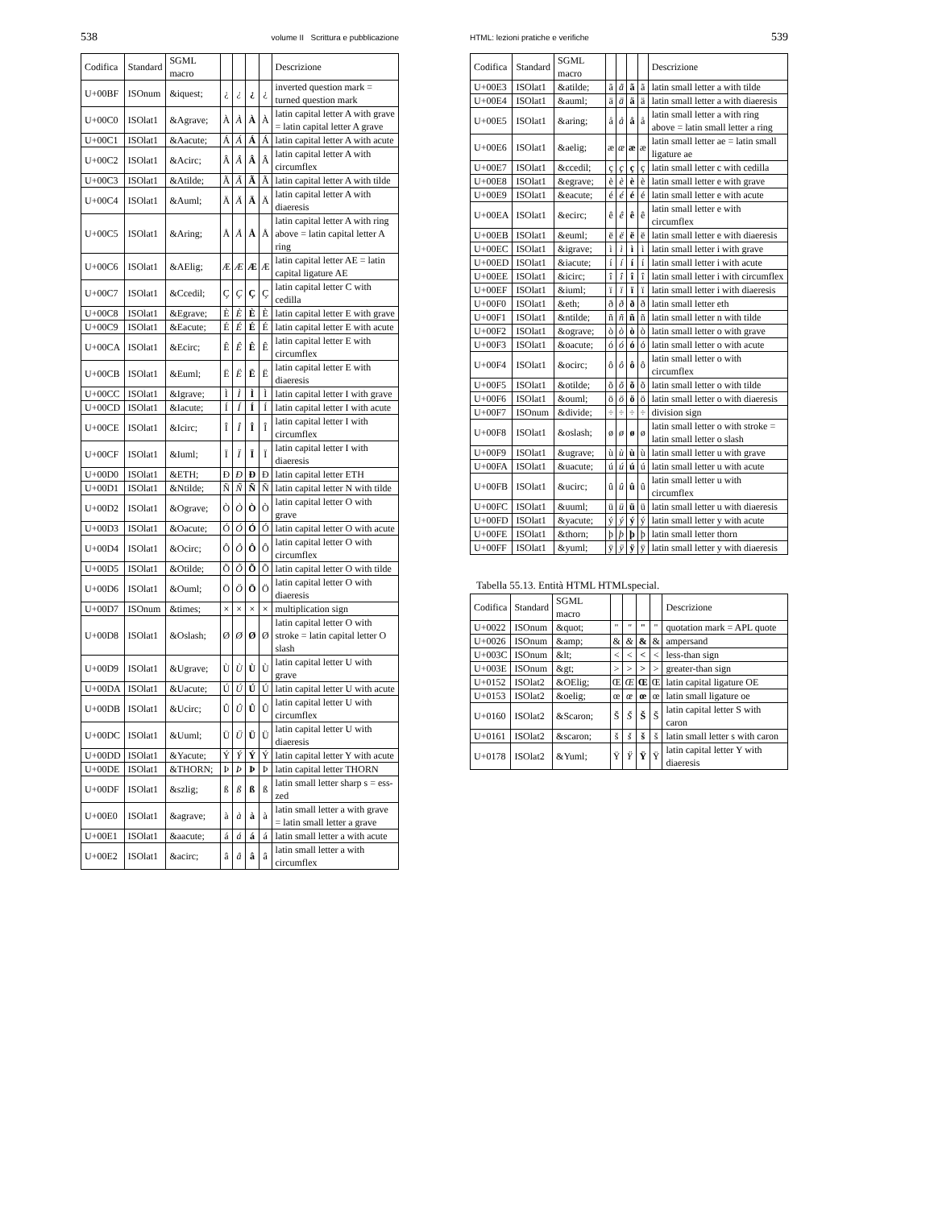538 volume II Scrittura e pubblicazione
| Codifica | Standard | SGML macro | | | | | Descrizione |
| --- | --- | --- | --- | --- | --- | --- | --- |
| U+00BF | ISOnum | &iquest; | ¿ | ¿ | ¿ | ¿ | inverted question mark = turned question mark |
| U+00C0 | ISOlat1 | &Agrave; | À | À | À | À | latin capital letter A with grave = latin capital letter A grave |
| U+00C1 | ISOlat1 | &Aacute; | Á | Á | Á | Á | latin capital letter A with acute |
| U+00C2 | ISOlat1 | &Acirc; | Â | Â | Â | Â | latin capital letter A with circumflex |
| U+00C3 | ISOlat1 | &Atilde; | Ã | Ã | Ã | Ã | latin capital letter A with tilde |
| U+00C4 | ISOlat1 | &Auml; | Ä | Ä | Ä | Ä | latin capital letter A with diaeresis |
| U+00C5 | ISOlat1 | &Aring; | Å | Å | Å | Å | latin capital letter A with ring above = latin capital letter A ring |
| U+00C6 | ISOlat1 | &AElig; | Æ | Æ | Æ | Æ | latin capital letter AE = latin capital ligature AE |
| U+00C7 | ISOlat1 | &Ccedil; | Ç | Ç | Ç | Ç | latin capital letter C with cedilla |
| U+00C8 | ISOlat1 | &Egrave; | È | È | È | È | latin capital letter E with grave |
| U+00C9 | ISOlat1 | &Eacute; | É | É | É | É | latin capital letter E with acute |
| U+00CA | ISOlat1 | &Ecirc; | Ê | Ê | Ê | Ê | latin capital letter E with circumflex |
| U+00CB | ISOlat1 | &Euml; | Ë | Ë | Ë | Ë | latin capital letter E with diaeresis |
| U+00CC | ISOlat1 | &Igrave; | Ì | Ì | Ì | Ì | latin capital letter I with grave |
| U+00CD | ISOlat1 | &Iacute; | Í | Í | Í | Í | latin capital letter I with acute |
| U+00CE | ISOlat1 | &Icirc; | Î | Î | Î | Î | latin capital letter I with circumflex |
| U+00CF | ISOlat1 | &Iuml; | Ï | Ï | Ï | Ï | latin capital letter I with diaeresis |
| U+00D0 | ISOlat1 | &ETH; | Ð | Ð | Ð | Ð | latin capital letter ETH |
| U+00D1 | ISOlat1 | &Ntilde; | Ñ | Ñ | Ñ | Ñ | latin capital letter N with tilde |
| U+00D2 | ISOlat1 | &Ograve; | Ò | Ò | Ò | Ò | latin capital letter O with grave |
| U+00D3 | ISOlat1 | &Oacute; | Ó | Ó | Ó | Ó | latin capital letter O with acute |
| U+00D4 | ISOlat1 | &Ocirc; | Ô | Ô | Ô | Ô | latin capital letter O with circumflex |
| U+00D5 | ISOlat1 | &Otilde; | Õ | Õ | Õ | Õ | latin capital letter O with tilde |
| U+00D6 | ISOlat1 | &Ouml; | Ö | Ö | Ö | Ö | latin capital letter O with diaeresis |
| U+00D7 | ISOnum | &times; | × | × | × | × | multiplication sign |
| U+00D8 | ISOlat1 | &Oslash; | Ø | Ø | Ø | Ø | latin capital letter O with stroke = latin capital letter O slash |
| U+00D9 | ISOlat1 | &Ugrave; | Ù | Ù | Ù | Ù | latin capital letter U with grave |
| U+00DA | ISOlat1 | &Uacute; | Ú | Ú | Ú | Ú | latin capital letter U with acute |
| U+00DB | ISOlat1 | &Ucirc; | Û | Û | Û | Û | latin capital letter U with circumflex |
| U+00DC | ISOlat1 | &Uuml; | Ü | Ü | Ü | Ü | latin capital letter U with diaeresis |
| U+00DD | ISOlat1 | &Yacute; | Ý | Ý | Ý | Ý | latin capital letter Y with acute |
| U+00DE | ISOlat1 | &THORN; | Þ | Þ | Þ | Þ | latin capital letter THORN |
| U+00DF | ISOlat1 | &szlig; | ß | ß | ß | ß | latin small letter sharp s = ess-zed |
| U+00E0 | ISOlat1 | &agrave; | à | à | à | à | latin small letter a with grave = latin small letter a grave |
| U+00E1 | ISOlat1 | &aacute; | á | á | á | á | latin small letter a with acute |
| U+00E2 | ISOlat1 | &acirc; | â | â | â | â | latin small letter a with circumflex |
HTML: lezioni pratiche e verifiche 539
| Codifica | Standard | SGML macro | | | | | Descrizione |
| --- | --- | --- | --- | --- | --- | --- | --- |
| U+00E3 | ISOlat1 | &atilde; | ã | ã | ã | ã | latin small letter a with tilde |
| U+00E4 | ISOlat1 | &auml; | ä | ä | ä | ä | latin small letter a with diaeresis |
| U+00E5 | ISOlat1 | &aring; | å | å | å | å | latin small letter a with ring above = latin small letter a ring |
| U+00E6 | ISOlat1 | &aelig; | æ | æ | æ | æ | latin small letter ae = latin small ligature ae |
| U+00E7 | ISOlat1 | &ccedil; | ç | ç | ç | ç | latin small letter c with cedilla |
| U+00E8 | ISOlat1 | &egrave; | è | è | è | è | latin small letter e with grave |
| U+00E9 | ISOlat1 | &eacute; | é | é | é | é | latin small letter e with acute |
| U+00EA | ISOlat1 | &ecirc; | ê | ê | ê | ê | latin small letter e with circumflex |
| U+00EB | ISOlat1 | &euml; | ë | ë | ë | ë | latin small letter e with diaeresis |
| U+00EC | ISOlat1 | &igrave; | ì | ì | ì | ì | latin small letter i with grave |
| U+00ED | ISOlat1 | &iacute; | í | í | í | í | latin small letter i with acute |
| U+00EE | ISOlat1 | &icirc; | î | î | î | î | latin small letter i with circumflex |
| U+00EF | ISOlat1 | &iuml; | ï | ï | ï | ï | latin small letter i with diaeresis |
| U+00F0 | ISOlat1 | &eth; | ð | ð | ð | ð | latin small letter eth |
| U+00F1 | ISOlat1 | &ntilde; | ñ | ñ | ñ | ñ | latin small letter n with tilde |
| U+00F2 | ISOlat1 | &ograve; | ò | ò | ò | ò | latin small letter o with grave |
| U+00F3 | ISOlat1 | &oacute; | ó | ó | ó | ó | latin small letter o with acute |
| U+00F4 | ISOlat1 | &ocirc; | ô | ô | ô | ô | latin small letter o with circumflex |
| U+00F5 | ISOlat1 | &otilde; | õ | õ | õ | õ | latin small letter o with tilde |
| U+00F6 | ISOlat1 | &ouml; | ö | ö | ö | ö | latin small letter o with diaeresis |
| U+00F7 | ISOnum | &divide; | ÷ | ÷ | ÷ | ÷ | division sign |
| U+00F8 | ISOlat1 | &oslash; | ø | ø | ø | ø | latin small letter o with stroke = latin small letter o slash |
| U+00F9 | ISOlat1 | &ugrave; | ù | ù | ù | ù | latin small letter u with grave |
| U+00FA | ISOlat1 | &uacute; | ú | ú | ú | ú | latin small letter u with acute |
| U+00FB | ISOlat1 | &ucirc; | û | û | û | û | latin small letter u with circumflex |
| U+00FC | ISOlat1 | &uuml; | ü | ü | ü | ü | latin small letter u with diaeresis |
| U+00FD | ISOlat1 | &yacute; | ý | ý | ý | ý | latin small letter y with acute |
| U+00FE | ISOlat1 | &thorn; | þ | þ | þ | þ | latin small letter thorn |
| U+00FF | ISOlat1 | &yuml; | ÿ | ÿ | ÿ | ÿ | latin small letter y with diaeresis |
Tabella 55.13. Entità HTML HTMLspecial.
| Codifica | Standard | SGML macro | | | | | Descrizione |
| --- | --- | --- | --- | --- | --- | --- | --- |
| U+0022 | ISOnum | &quot; | " | " | " | " | quotation mark = APL quote |
| U+0026 | ISOnum | &amp; | & | & | & | & | ampersand |
| U+003C | ISOnum | &lt; | < | < | < | < | less-than sign |
| U+003E | ISOnum | &gt; | > | > | > | > | greater-than sign |
| U+0152 | ISOlat2 | &OElig; | Œ | Œ | Œ | Œ | latin capital ligature OE |
| U+0153 | ISOlat2 | &oelig; | œ | œ | œ | œ | latin small ligature oe |
| U+0160 | ISOlat2 | &Scaron; | Š | Š | Š | Š | latin capital letter S with caron |
| U+0161 | ISOlat2 | &scaron; | š | š | š | š | latin small letter s with caron |
| U+0178 | ISOlat2 | &Yuml; | Ÿ | Ÿ | Ÿ | Ÿ | latin capital letter Y with diaeresis |